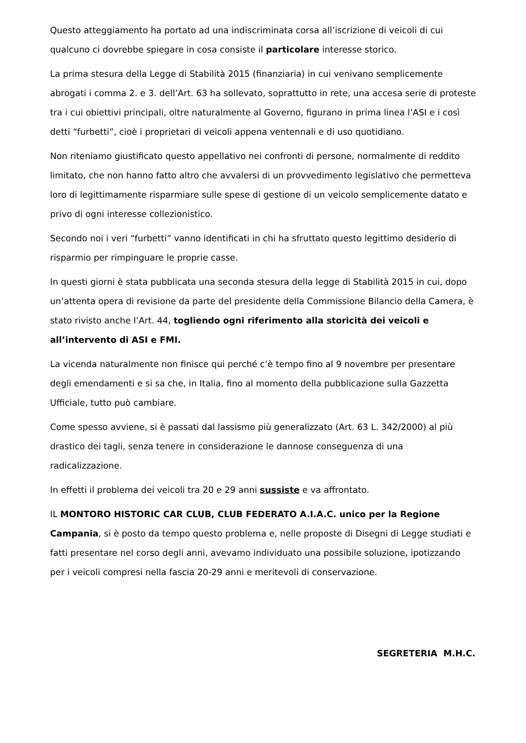Questo atteggiamento ha portato ad una indiscriminata corsa all’iscrizione di veicoli di cui qualcuno ci dovrebbe spiegare in cosa consiste il particolare interesse storico.
La prima stesura della Legge di Stabilità 2015 (finanziaria) in cui venivano semplicemente abrogati i comma 2. e 3. dell’Art. 63 ha sollevato, soprattutto in rete, una accesa serie di proteste tra i cui obiettivi principali, oltre naturalmente al Governo, figurano in prima linea l’ASI e i così detti “furbetti”, cioè i proprietari di veicoli appena ventennali e di uso quotidiano.
Non riteniamo giustificato questo appellativo nei confronti di persone, normalmente di reddito limitato, che non hanno fatto altro che avvalersi di un provvedimento legislativo che permetteva loro di legittimamente risparmiare sulle spese di gestione di un veicolo semplicemente datato e privo di ogni interesse collezionistico.
Secondo noi i veri “furbetti” vanno identificati in chi ha sfruttato questo legittimo desiderio di risparmio per rimpinguare le proprie casse.
In questi giorni è stata pubblicata una seconda stesura della legge di Stabilità 2015 in cui, dopo un’attenta opera di revisione da parte del presidente della Commissione Bilancio della Camera, è stato rivisto anche l’Art. 44, togliendo ogni riferimento alla storicità dei veicoli e all’intervento di ASI e FMI.
La vicenda naturalmente non finisce qui perché c’è tempo fino al 9 novembre per presentare degli emendamenti e si sa che, in Italia, fino al momento della pubblicazione sulla Gazzetta Ufficiale, tutto può cambiare.
Come spesso avviene, si è passati dal lassismo più generalizzato (Art. 63 L. 342/2000) al più drastico dei tagli, senza tenere in considerazione le dannose conseguenza di una radicalizzazione.
In effetti il problema dei veicoli tra 20 e 29 anni sussiste e va affrontato.
IL MONTORO HISTORIC CAR CLUB, CLUB FEDERATO A.I.A.C. unico per la Regione Campania, si è posto da tempo questo problema e, nelle proposte di Disegni di Legge studiati e fatti presentare nel corso degli anni, avevamo individuato una possibile soluzione, ipotizzando per i veicoli compresi nella fascia 20-29 anni e meritevoli di conservazione.
SEGRETERIA M.H.C.